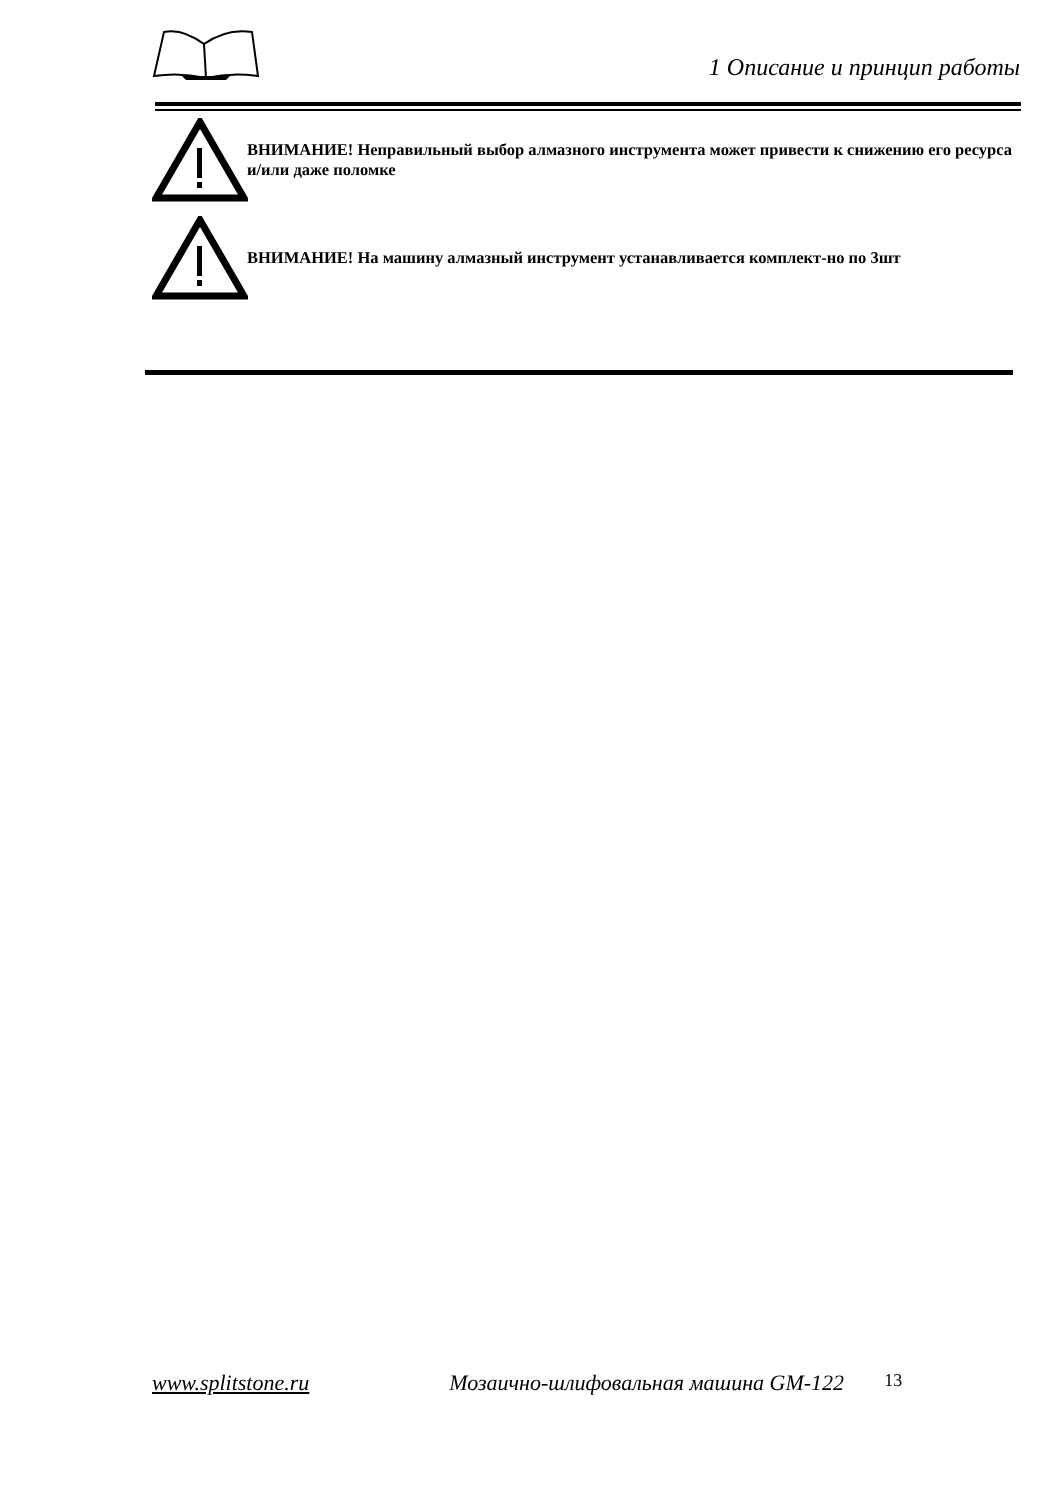1 Описание и принцип работы
ВНИМАНИЕ! Неправильный выбор алмазного инструмента может привести к снижению его ресурса и/или даже поломке
ВНИМАНИЕ! На машину алмазный инструмент устанавливается комплект-но по 3шт
www.splitstone.ru Мозаично-шлифовальная машина GM-122 13